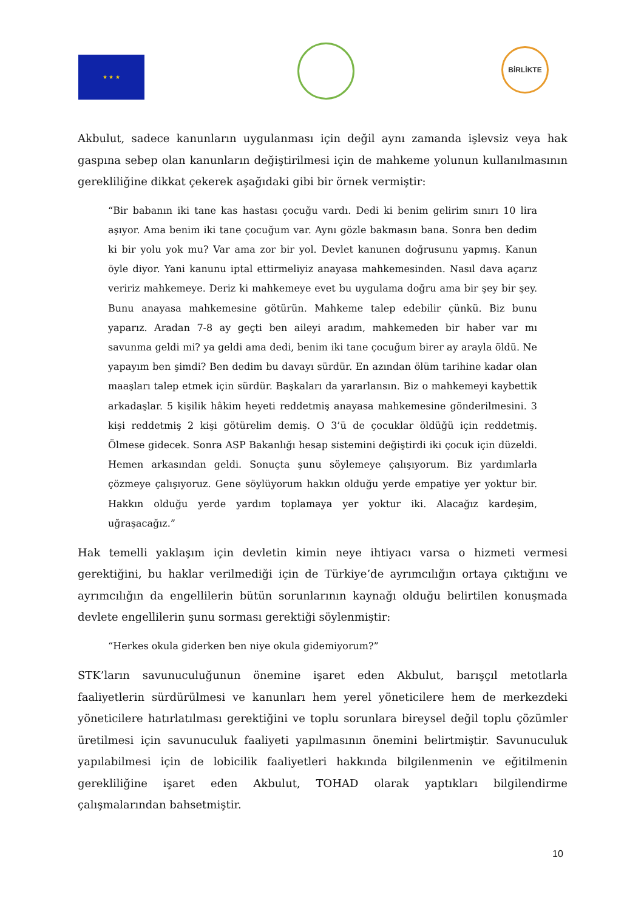★ ★ ★
BİRLİKTE
Akbulut, sadece kanunların uygulanması için değil aynı zamanda işlevsiz veya hak gaspına sebep olan kanunların değiştirilmesi için de mahkeme yolunun kullanılmasının gerekliliğine dikkat çekerek aşağıdaki gibi bir örnek vermiştir:
“Bir babanın iki tane kas hastası çocuğu vardı. Dedi ki benim gelirim sınırı 10 lira aşıyor. Ama benim iki tane çocuğum var. Aynı gözle bakmasın bana. Sonra ben dedim ki bir yolu yok mu? Var ama zor bir yol. Devlet kanunen doğrusunu yapmış. Kanun öyle diyor. Yani kanunu iptal ettirmeliyiz anayasa mahkemesinden. Nasıl dava açarız veririz mahkemeye. Deriz ki mahkemeye evet bu uygulama doğru ama bir şey bir şey. Bunu anayasa mahkemesine götürün. Mahkeme talep edebilir çünkü. Biz bunu yaparız. Aradan 7-8 ay geçti ben aileyi aradım, mahkemeden bir haber var mı savunma geldi mi? ya geldi ama dedi, benim iki tane çocuğum birer ay arayla öldü. Ne yapayım ben şimdi? Ben dedim bu davayı sürdür. En azından ölüm tarihine kadar olan maaşları talep etmek için sürdür. Başkaları da yararlansın. Biz o mahkemeyi kaybettik arkadaşlar. 5 kişilik hâkim heyeti reddetmiş anayasa mahkemesine gönderilmesini. 3 kişi reddetmiş 2 kişi götürelim demiş. O 3’ü de çocuklar öldüğü için reddetmiş. Ölmese gidecek. Sonra ASP Bakanlığı hesap sistemini değiştirdi iki çocuk için düzeldi. Hemen arkasından geldi. Sonuçta şunu söylemeye çalışıyorum. Biz yardımlarla çözmeye çalışıyoruz. Gene söylüyorum hakkın olduğu yerde empatiye yer yoktur bir. Hakkın olduğu yerde yardım toplamaya yer yoktur iki. Alacağız kardeşim, uğraşacağız.”
Hak temelli yaklaşım için devletin kimin neye ihtiyacı varsa o hizmeti vermesi gerektiğini, bu haklar verilmediği için de Türkiye’de ayrımcılığın ortaya çıktığını ve ayrımcılığın da engellilerin bütün sorunlarının kaynağı olduğu belirtilen konuşmada devlete engellilerin şunu sorması gerektiği söylenmiştir:
“Herkes okula giderken ben niye okula gidemiyorum?”
STK’ların savunuculuğunun önemine işaret eden Akbulut, barışçıl metotlarla faaliyetlerin sürdürülmesi ve kanunları hem yerel yöneticilere hem de merkezdeki yöneticilere hatırlatılması gerektiğini ve toplu sorunlara bireysel değil toplu çözümler üretilmesi için savunuculuk faaliyeti yapılmasının önemini belirtmiştir. Savunuculuk yapılabilmesi için de lobicilik faaliyetleri hakkında bilgilenmenin ve eğitilmenin gerekliliğine işaret eden Akbulut, TOHAD olarak yaptıkları bilgilendirme çalışmalarından bahsetmiştir.
10